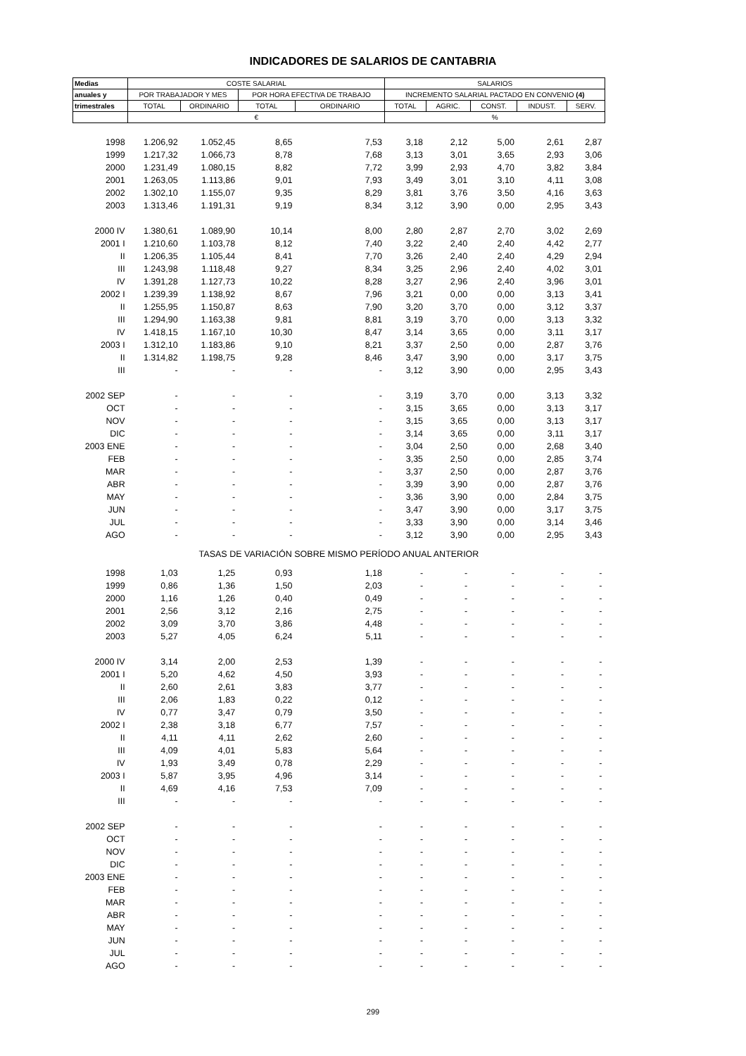INDICADORES DE SALARIOS DE CANTABRIA
| Medias | COSTE SALARIAL | | | | SALARIOS | | | | |
| --- | --- | --- | --- | --- | --- | --- | --- | --- | --- |
| anuales y | POR TRABAJADOR Y MES | | POR HORA EFECTIVA DE TRABAJO | | INCREMENTO SALARIAL PACTADO EN CONVENIO (4) | | | | |
| trimestrales | TOTAL | ORDINARIO | TOTAL | ORDINARIO | TOTAL | AGRIC. | CONST. | INDUST. | SERV. |
| | € | | | | % | | | | |
| 1998 | 1.206,92 | 1.052,45 | 8,65 | 7,53 | 3,18 | 2,12 | 5,00 | 2,61 | 2,87 |
| 1999 | 1.217,32 | 1.066,73 | 8,78 | 7,68 | 3,13 | 3,01 | 3,65 | 2,93 | 3,06 |
| 2000 | 1.231,49 | 1.080,15 | 8,82 | 7,72 | 3,99 | 2,93 | 4,70 | 3,82 | 3,84 |
| 2001 | 1.263,05 | 1.113,86 | 9,01 | 7,93 | 3,49 | 3,01 | 3,10 | 4,11 | 3,08 |
| 2002 | 1.302,10 | 1.155,07 | 9,35 | 8,29 | 3,81 | 3,76 | 3,50 | 4,16 | 3,63 |
| 2003 | 1.313,46 | 1.191,31 | 9,19 | 8,34 | 3,12 | 3,90 | 0,00 | 2,95 | 3,43 |
| 2000 IV | 1.380,61 | 1.089,90 | 10,14 | 8,00 | 2,80 | 2,87 | 2,70 | 3,02 | 2,69 |
| 2001 I | 1.210,60 | 1.103,78 | 8,12 | 7,40 | 3,22 | 2,40 | 2,40 | 4,42 | 2,77 |
| II | 1.206,35 | 1.105,44 | 8,41 | 7,70 | 3,26 | 2,40 | 2,40 | 4,29 | 2,94 |
| III | 1.243,98 | 1.118,48 | 9,27 | 8,34 | 3,25 | 2,96 | 2,40 | 4,02 | 3,01 |
| IV | 1.391,28 | 1.127,73 | 10,22 | 8,28 | 3,27 | 2,96 | 2,40 | 3,96 | 3,01 |
| 2002 I | 1.239,39 | 1.138,92 | 8,67 | 7,96 | 3,21 | 0,00 | 0,00 | 3,13 | 3,41 |
| II | 1.255,95 | 1.150,87 | 8,63 | 7,90 | 3,20 | 3,70 | 0,00 | 3,12 | 3,37 |
| III | 1.294,90 | 1.163,38 | 9,81 | 8,81 | 3,19 | 3,70 | 0,00 | 3,13 | 3,32 |
| IV | 1.418,15 | 1.167,10 | 10,30 | 8,47 | 3,14 | 3,65 | 0,00 | 3,11 | 3,17 |
| 2003 I | 1.312,10 | 1.183,86 | 9,10 | 8,21 | 3,37 | 2,50 | 0,00 | 2,87 | 3,76 |
| II | 1.314,82 | 1.198,75 | 9,28 | 8,46 | 3,47 | 3,90 | 0,00 | 3,17 | 3,75 |
| III | - | - | - | - | 3,12 | 3,90 | 0,00 | 2,95 | 3,43 |
| 2002 SEP | - | - | - | - | 3,19 | 3,70 | 0,00 | 3,13 | 3,32 |
| OCT | - | - | - | - | 3,15 | 3,65 | 0,00 | 3,13 | 3,17 |
| NOV | - | - | - | - | 3,15 | 3,65 | 0,00 | 3,13 | 3,17 |
| DIC | - | - | - | - | 3,14 | 3,65 | 0,00 | 3,11 | 3,17 |
| 2003 ENE | - | - | - | - | 3,04 | 2,50 | 0,00 | 2,68 | 3,40 |
| FEB | - | - | - | - | 3,35 | 2,50 | 0,00 | 2,85 | 3,74 |
| MAR | - | - | - | - | 3,37 | 2,50 | 0,00 | 2,87 | 3,76 |
| ABR | - | - | - | - | 3,39 | 3,90 | 0,00 | 2,87 | 3,76 |
| MAY | - | - | - | - | 3,36 | 3,90 | 0,00 | 2,84 | 3,75 |
| JUN | - | - | - | - | 3,47 | 3,90 | 0,00 | 3,17 | 3,75 |
| JUL | - | - | - | - | 3,33 | 3,90 | 0,00 | 3,14 | 3,46 |
| AGO | - | - | - | - | 3,12 | 3,90 | 0,00 | 2,95 | 3,43 |
| TASAS DE VARIACIÓN SOBRE MISMO PERÍODO ANUAL ANTERIOR | | | | | | | | | |
| 1998 | 1,03 | 1,25 | 0,93 | 1,18 | - | - | - | - | - |
| 1999 | 0,86 | 1,36 | 1,50 | 2,03 | - | - | - | - | - |
| 2000 | 1,16 | 1,26 | 0,40 | 0,49 | - | - | - | - | - |
| 2001 | 2,56 | 3,12 | 2,16 | 2,75 | - | - | - | - | - |
| 2002 | 3,09 | 3,70 | 3,86 | 4,48 | - | - | - | - | - |
| 2003 | 5,27 | 4,05 | 6,24 | 5,11 | - | - | - | - | - |
| 2000 IV | 3,14 | 2,00 | 2,53 | 1,39 | - | - | - | - | - |
| 2001 I | 5,20 | 4,62 | 4,50 | 3,93 | - | - | - | - | - |
| II | 2,60 | 2,61 | 3,83 | 3,77 | - | - | - | - | - |
| III | 2,06 | 1,83 | 0,22 | 0,12 | - | - | - | - | - |
| IV | 0,77 | 3,47 | 0,79 | 3,50 | - | - | - | - | - |
| 2002 I | 2,38 | 3,18 | 6,77 | 7,57 | - | - | - | - | - |
| II | 4,11 | 4,11 | 2,62 | 2,60 | - | - | - | - | - |
| III | 4,09 | 4,01 | 5,83 | 5,64 | - | - | - | - | - |
| IV | 1,93 | 3,49 | 0,78 | 2,29 | - | - | - | - | - |
| 2003 I | 5,87 | 3,95 | 4,96 | 3,14 | - | - | - | - | - |
| II | 4,69 | 4,16 | 7,53 | 7,09 | - | - | - | - | - |
| III | - | - | - | - | - | - | - | - | - |
| 2002 SEP | - | - | - | - | - | - | - | - | - |
| OCT | - | - | - | - | - | - | - | - | - |
| NOV | - | - | - | - | - | - | - | - | - |
| DIC | - | - | - | - | - | - | - | - | - |
| 2003 ENE | - | - | - | - | - | - | - | - | - |
| FEB | - | - | - | - | - | - | - | - | - |
| MAR | - | - | - | - | - | - | - | - | - |
| ABR | - | - | - | - | - | - | - | - | - |
| MAY | - | - | - | - | - | - | - | - | - |
| JUN | - | - | - | - | - | - | - | - | - |
| JUL | - | - | - | - | - | - | - | - | - |
| AGO | - | - | - | - | - | - | - | - | - |
299